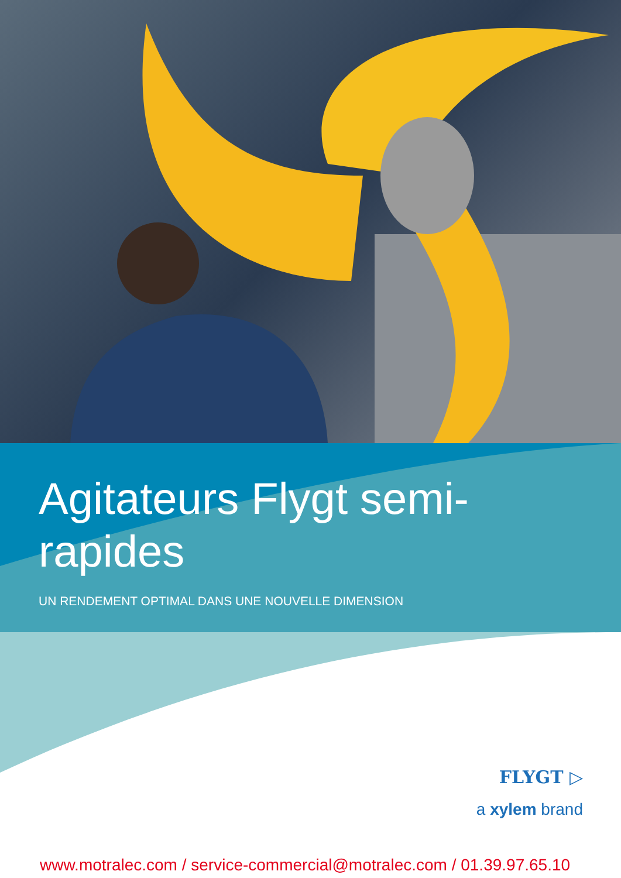Agitateurs Flygt semi-rapides
UN RENDEMENT OPTIMAL DANS UNE NOUVELLE DIMENSION
FLYGT ▷
a xylem brand
www.motralec.com / service-commercial@motralec.com / 01.39.97.65.10